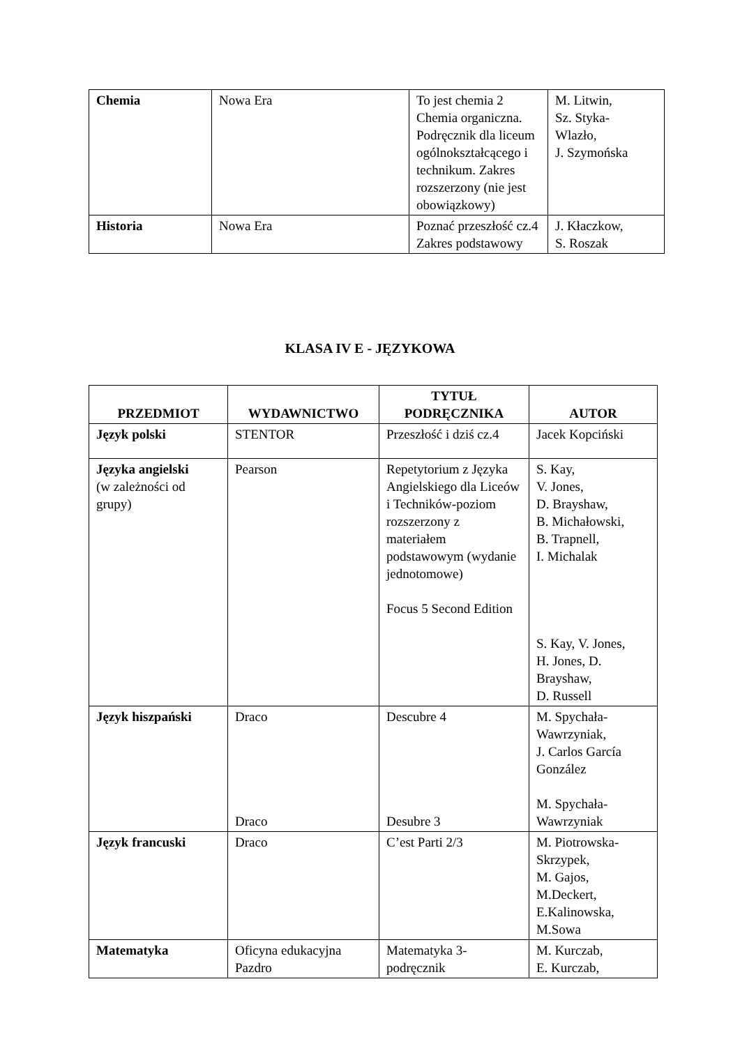| Chemia | Nowa Era | To jest chemia 2 Chemia organiczna. Podręcznik dla liceum ogólnokształcącego i technikum. Zakres rozszerzony (nie jest obowiązkowy) | M. Litwin, Sz. Styka- Wlazło, J. Szymońska |
| Historia | Nowa Era | Poznać przeszłość cz.4 Zakres podstawowy | J. Kłaczkow, S. Roszak |
KLASA IV E - JĘZYKOWA
| PRZEDMIOT | WYDAWNICTWO | TYTUŁ PODRĘCZNIKA | AUTOR |
| --- | --- | --- | --- |
| Język polski | STENTOR | Przeszłość i dziś cz.4 | Jacek Kopciński |
| Języka angielski (w zależności od grupy) | Pearson | Repetytorium z Języka Angielskiego dla Liceów i Techników-poziom rozszerzony z materiałem podstawowym (wydanie jednotomowe) Focus 5 Second Edition | S. Kay, V. Jones, D. Brayshaw, B. Michałowski, B. Trapnell, I. Michalak S. Kay, V. Jones, H. Jones, D. Brayshaw, D. Russell |
| Język hiszpański | Draco Draco | Descubre 4 Desubre 3 | M. Spychała- Wawrzyniak, J. Carlos García González M. Spychała- Wawrzyniak |
| Język francuski | Draco | C’est Parti 2/3 | M. Piotrowska- Skrzypek, M. Gajos, M.Deckert, E.Kalinowska, M.Sowa |
| Matematyka | Oficyna edukacyjna Pazdro | Matematyka 3- podręcznik | M. Kurczab, E. Kurczab, |